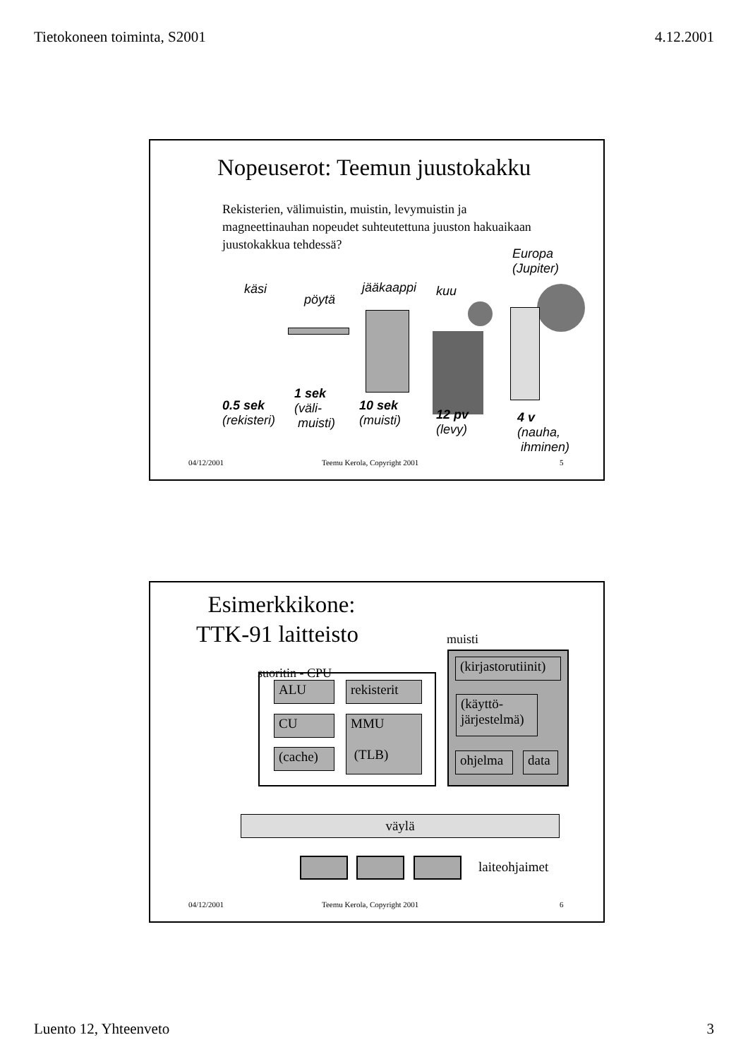Tietokoneen toiminta, S2001 4.12.2001
Nopeuserot: Teemun juustokakku
Rekisterien, välimuistin, muistin, levymuistin ja magneettinauhan nopeudet suhteutettuna juuston hakuaikaan juustokakkua tehdessä?
käsi
pöytä
jääkaappi kuu
Europa
(Jupiter)
0.5 sek
(rekisteri)
1 sek
(väli-
muisti)
10 sek
(muisti)
12 pv
(levy)
4 v
(nauha,
ihminen)
04/12/2001 Teemu Kerola, Copyright 2001 5
Esimerkkikone:
TTK-91 laitteisto
muisti
suoritin - CPU
ALU
rekisterit
CU
MMU
(TLB)
(cache)
(kirjastorutiinit)
(käyttö-
järjestelmä)
ohjelma data
väylä
laiteohjaimet
04/12/2001 Teemu Kerola, Copyright 2001 6
Luento 12, Yhteenveto 3